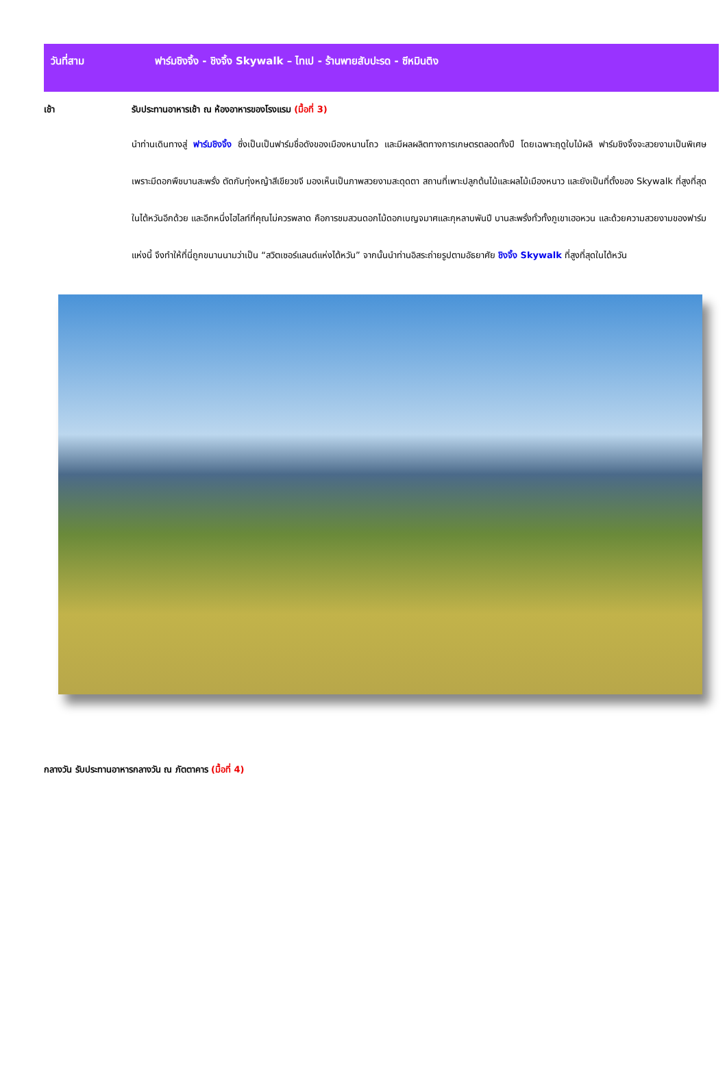วันที่สาม ฟาร์มชิงจิ้ง - ชิงจิ้ง Skywalk – ไทเป - ร้านพายสับปะรด - ซีหมินติง
เช้า รับประทานอาหารเช้า ณ ห้องอาหารของโรงแรม (มื้อที่ 3)
นำท่านเดินทางสู่ ฟาร์มชิงจิ้ง ซึ่งเป็นเป็นฟาร์มชื่อดังของเมืองหนานโถว และมีผลผลิตทางการเกษตรตลอดทั้งปี โดยเฉพาะฤดูใบไม้ผลิ ฟาร์มชิงจิ้งจะสวยงามเป็นพิเศษ เพราะมีดอกพืชบานสะพรั่ง ตัดกับทุ่งหญ้าสีเขียวขจี มองเห็นเป็นภาพสวยงามสะดุดตา สถานที่เพาะปลูกต้นไม้และผลไม้เมืองหนาว และยังเป็นที่ตั้งของ Skywalk ที่สูงที่สุดในไต้หวันอีกด้วย และอีกหนึ่งไฮไลท์ที่คุณไม่ควรพลาด คือการชมสวนดอกไม้ดอกเบญจมาศและกุหลาบพันปี บานสะพรั่งทั่วทั้งภูเขาเฮอหวน และด้วยความสวยงามของฟาร์มแห่งนี้ จึงทำให้ที่นี่ถูกขนานนามว่าเป็น “สวิตเซอร์แลนด์แห่งไต้หวัน” จากนั้นนำท่านอิสระถ่ายรูปตามอัธยาศัย ชิงจิ้ง Skywalk ที่สูงที่สุดในไต้หวัน
กลางวัน รับประทานอาหารกลางวัน ณ ภัตตาคาร (มื้อที่ 4)